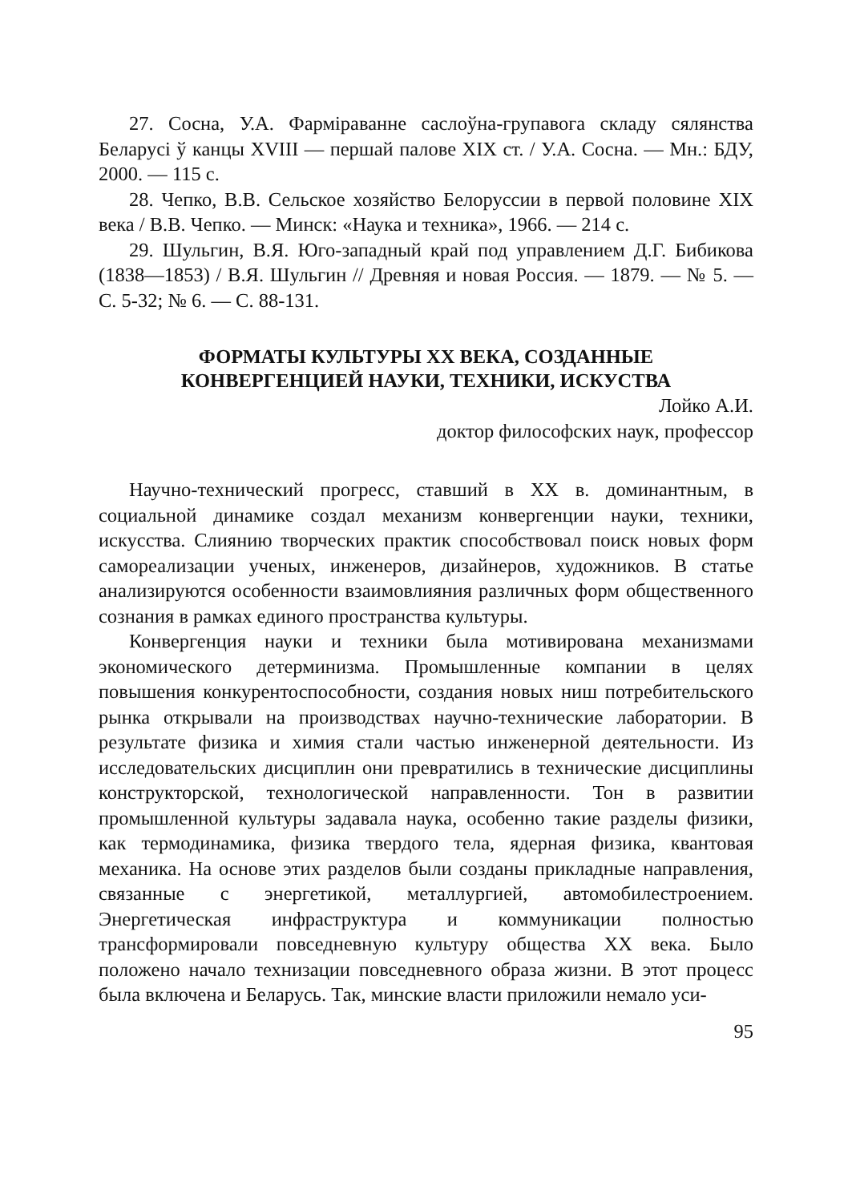27. Сосна, У.А. Фарміраванне саслоўна-групавога складу сялянства Беларусі ў канцы XVIII — першай палове XIX ст. / У.А. Сосна. — Мн.: БДУ, 2000. — 115 с.
28. Чепко, В.В. Сельское хозяйство Белоруссии в первой половине XIX века / В.В. Чепко. — Минск: «Наука и техника», 1966. — 214 с.
29. Шульгин, В.Я. Юго-западный край под управлением Д.Г. Бибикова (1838—1853) / В.Я. Шульгин // Древняя и новая Россия. — 1879. — № 5. — С. 5-32; № 6. — С. 88-131.
ФОРМАТЫ КУЛЬТУРЫ XX ВЕКА, СОЗДАННЫЕ
КОНВЕРГЕНЦИЕЙ НАУКИ, ТЕХНИКИ, ИСКУСТВА
Лойко А.И.
доктор философских наук, профессор
Научно-технический прогресс, ставший в XX в. доминантным, в социальной динамике создал механизм конвергенции науки, техники, искусства. Слиянию творческих практик способствовал поиск новых форм самореализации ученых, инженеров, дизайнеров, художников. В статье анализируются особенности взаимовлияния различных форм общественного сознания в рамках единого пространства культуры.
Конвергенция науки и техники была мотивирована механизмами экономического детерминизма. Промышленные компании в целях повышения конкурентоспособности, создания новых ниш потребительского рынка открывали на производствах научно-технические лаборатории. В результате физика и химия стали частью инженерной деятельности. Из исследовательских дисциплин они превратились в технические дисциплины конструкторской, технологической направленности. Тон в развитии промышленной культуры задавала наука, особенно такие разделы физики, как термодинамика, физика твердого тела, ядерная физика, квантовая механика. На основе этих разделов были созданы прикладные направления, связанные с энергетикой, металлургией, автомобилестроением. Энергетическая инфраструктура и коммуникации полностью трансформировали повседневную культуру общества XX века. Было положено начало технизации повседневного образа жизни. В этот процесс была включена и Беларусь. Так, минские власти приложили немало уси-
95